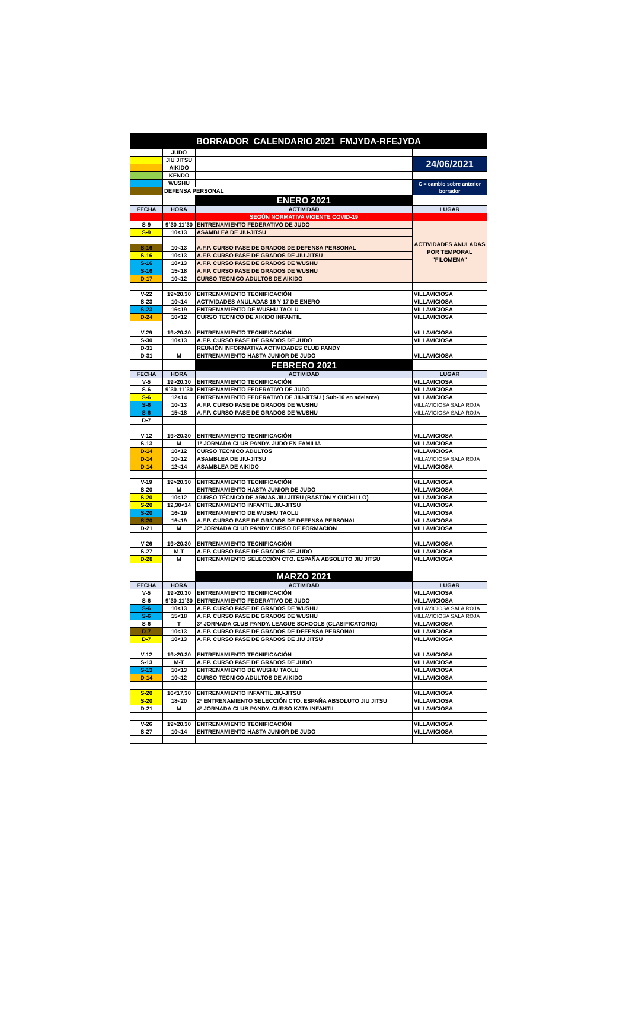| BORRADOR CALENDARIO 2021 FMJYDA-RFEJYDA | | | |
| | JUDO | | |
| | JIU JITSU | | 24/06/2021 |
| | AIKIDO | | |
| | KENDO | | |
| | WUSHU | | C = cambio sobre anterior borrador |
| | DEFENSA PERSONAL | | |
| | | ENERO 2021 | |
| FECHA | HORA | ACTIVIDAD | LUGAR |
| | | SEGÚN NORMATIVA VIGENTE COVID-19 | |
| S-9 | 9´30-11´30 | ENTRENAMIENTO FEDERATIVO DE JUDO | ACTIVIDADES ANULADAS POR TEMPORAL "FILOMENA" |
| S-9 | 10<13 | ASAMBLEA DE JIU-JITSU | |
| S-16 | 10<13 | A.F.P. CURSO PASE DE GRADOS DE DEFENSA PERSONAL | |
| S-16 | 10<13 | A.F.P. CURSO PASE DE GRADOS DE JIU JITSU | |
| S-16 | 10<13 | A.F.P. CURSO PASE DE GRADOS DE WUSHU | |
| S-16 | 15<18 | A.F.P. CURSO PASE DE GRADOS DE WUSHU | |
| D-17 | 10<12 | CURSO TECNICO ADULTOS DE AIKIDO | |
| V-22 | 19>20.30 | ENTRENAMIENTO TECNIFICACIÓN | VILLAVICIOSA |
| S-23 | 10<14 | ACTIVIDADES ANULADAS 16 Y 17 DE ENERO | VILLAVICIOSA |
| S-23 | 16<19 | ENTRENAMIENTO DE WUSHU TAOLU | VILLAVICIOSA |
| D-24 | 10<12 | CURSO TECNICO DE AIKIDO INFANTIL | VILLAVICIOSA |
| V-29 | 19>20.30 | ENTRENAMIENTO TECNIFICACIÓN | VILLAVICIOSA |
| S-30 | 10<13 | A.F.P. CURSO PASE DE GRADOS DE JUDO | VILLAVICIOSA |
| D-31 | | REUNIÓN INFORMATIVA ACTIVIDADES CLUB PANDY | |
| D-31 | M | ENTRENAMIENTO HASTA JUNIOR DE JUDO | VILLAVICIOSA |
| | | FEBRERO 2021 | |
| FECHA | HORA | ACTIVIDAD | LUGAR |
| V-5 | 19>20.30 | ENTRENAMIENTO TECNIFICACIÓN | VILLAVICIOSA |
| S-6 | 9´30-11´30 | ENTRENAMIENTO FEDERATIVO DE JUDO | VILLAVICIOSA |
| S-6 | 12<14 | ENTRENAMIENTO FEDERATIVO DE JIU-JITSU ( Sub-16 en adelante) | VILLAVICIOSA |
| S-6 | 10<13 | A.F.P. CURSO PASE DE GRADOS DE WUSHU | VILLAVICIOSA SALA ROJA |
| S-6 | 15<18 | A.F.P. CURSO PASE DE GRADOS DE WUSHU | VILLAVICIOSA SALA ROJA |
| D-7 | | | |
| V-12 | 19>20.30 | ENTRENAMIENTO TECNIFICACIÓN | VILLAVICIOSA |
| S-13 | M | 1ª JORNADA CLUB PANDY. JUDO EN FAMILIA | VILLAVICIOSA |
| D-14 | 10<12 | CURSO TECNICO ADULTOS | VILLAVICIOSA |
| D-14 | 10<12 | ASAMBLEA DE JIU-JITSU | VILLAVICIOSA SALA ROJA |
| D-14 | 12<14 | ASAMBLEA DE AIKIDO | VILLAVICIOSA |
| V-19 | 19>20.30 | ENTRENAMIENTO TECNIFICACIÓN | VILLAVICIOSA |
| S-20 | M | ENTRENAMIENTO HASTA JUNIOR DE JUDO | VILLAVICIOSA |
| S-20 | 10<12 | CURSO TÉCNICO DE ARMAS JIU-JITSU (BASTÓN Y CUCHILLO) | VILLAVICIOSA |
| S-20 | 12,30<14 | ENTRENAMIENTO INFANTIL JIU-JITSU | VILLAVICIOSA |
| S-20 | 16<19 | ENTRENAMIENTO DE WUSHU TAOLU | VILLAVICIOSA |
| S-20 | 16<19 | A.F.P. CURSO PASE DE GRADOS DE DEFENSA PERSONAL | VILLAVICIOSA |
| D-21 | M | 2ª JORNADA CLUB PANDY CURSO DE FORMACION | VILLAVICIOSA |
| V-26 | 19>20.30 | ENTRENAMIENTO TECNIFICACIÓN | VILLAVICIOSA |
| S-27 | M-T | A.F.P. CURSO PASE DE GRADOS DE JUDO | VILLAVICIOSA |
| D-28 | M | ENTRENAMIENTO SELECCIÓN CTO. ESPAÑA ABSOLUTO JIU JITSU | VILLAVICIOSA |
| | | MARZO 2021 | |
| FECHA | HORA | ACTIVIDAD | LUGAR |
| V-5 | 19>20.30 | ENTRENAMIENTO TECNIFICACIÓN | VILLAVICIOSA |
| S-6 | 9´30-11´30 | ENTRENAMIENTO FEDERATIVO DE JUDO | VILLAVICIOSA |
| S-6 | 10<13 | A.F.P. CURSO PASE DE GRADOS DE WUSHU | VILLAVICIOSA SALA ROJA |
| S-6 | 15<18 | A.F.P. CURSO PASE DE GRADOS DE WUSHU | VILLAVICIOSA SALA ROJA |
| S-6 | T | 3ª JORNADA CLUB PANDY. LEAGUE SCHOOLS (CLASIFICATORIO) | VILLAVICIOSA |
| D-7 | 10<13 | A.F.P. CURSO PASE DE GRADOS DE DEFENSA PERSONAL | VILLAVICIOSA |
| D-7 | 10<13 | A.F.P. CURSO PASE DE GRADOS DE JIU JITSU | VILLAVICIOSA |
| V-12 | 19>20.30 | ENTRENAMIENTO TECNIFICACIÓN | VILLAVICIOSA |
| S-13 | M-T | A.F.P. CURSO PASE DE GRADOS DE JUDO | VILLAVICIOSA |
| S-13 | 10<13 | ENTRENAMIENTO DE WUSHU TAOLU | VILLAVICIOSA |
| D-14 | 10<12 | CURSO TECNICO ADULTOS DE AIKIDO | VILLAVICIOSA |
| S-20 | 16<17,30 | ENTRENAMIENTO INFANTIL JIU-JITSU | VILLAVICIOSA |
| S-20 | 18<20 | 2º ENTRENAMIENTO SELECCIÓN CTO. ESPAÑA ABSOLUTO JIU JITSU | VILLAVICIOSA |
| D-21 | M | 4ª JORNADA CLUB PANDY. CURSO KATA INFANTIL | VILLAVICIOSA |
| V-26 | 19>20.30 | ENTRENAMIENTO TECNIFICACIÓN | VILLAVICIOSA |
| S-27 | 10<14 | ENTRENAMIENTO HASTA JUNIOR DE JUDO | VILLAVICIOSA |